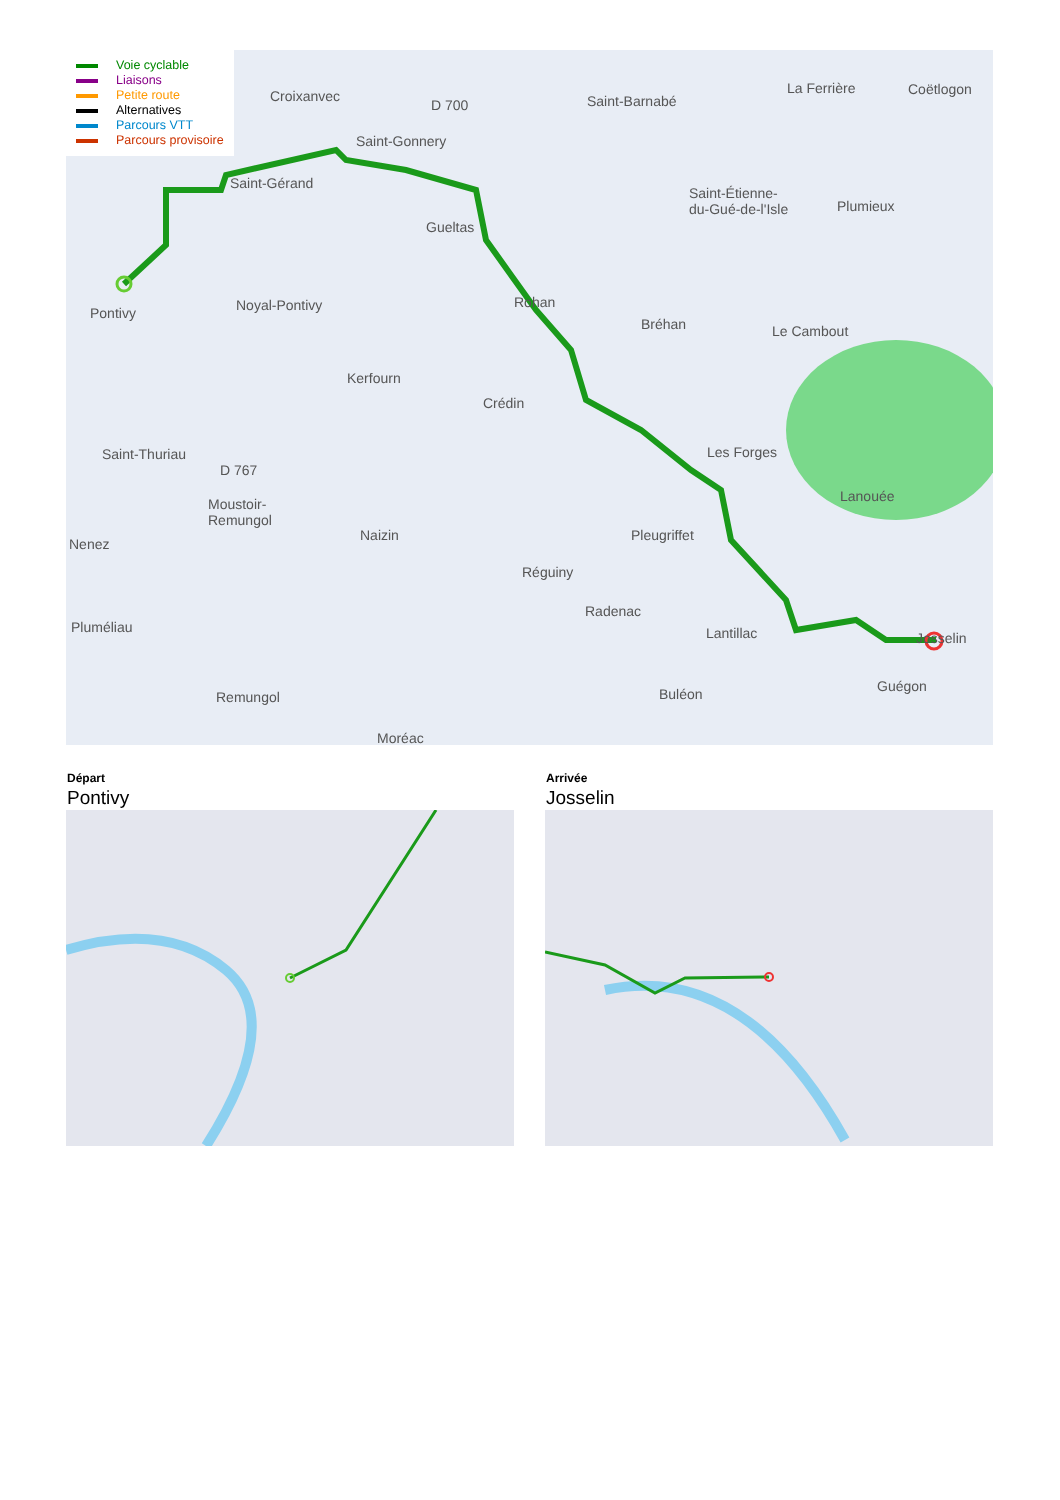Voie cyclable
Liaisons
Petite route
Alternatives
Parcours VTT
Parcours provisoire
Croixanvec
D 700 Saint-Barnabé
La Ferrière Coëtlogon
Saint-Gonnery
Saint-Gérand
Gueltas
Saint-Étienne-
du-Gué-de-l'Isle
Plumieux
Pontivy Noyal-Pontivy Rohan
Bréhan Le Cambout
Kerfourn
Crédin
Saint-Thuriau Les Forges
D 767
Lanouée
Moustoir-
Remungol
Naizin Pleugriffet
Nenez
Réguiny
Radenac
Pluméliau Lantillac Josselin
Guégon
Buléon
Remungol
Moréac
Départ
Pontivy
Arrivée
Josselin